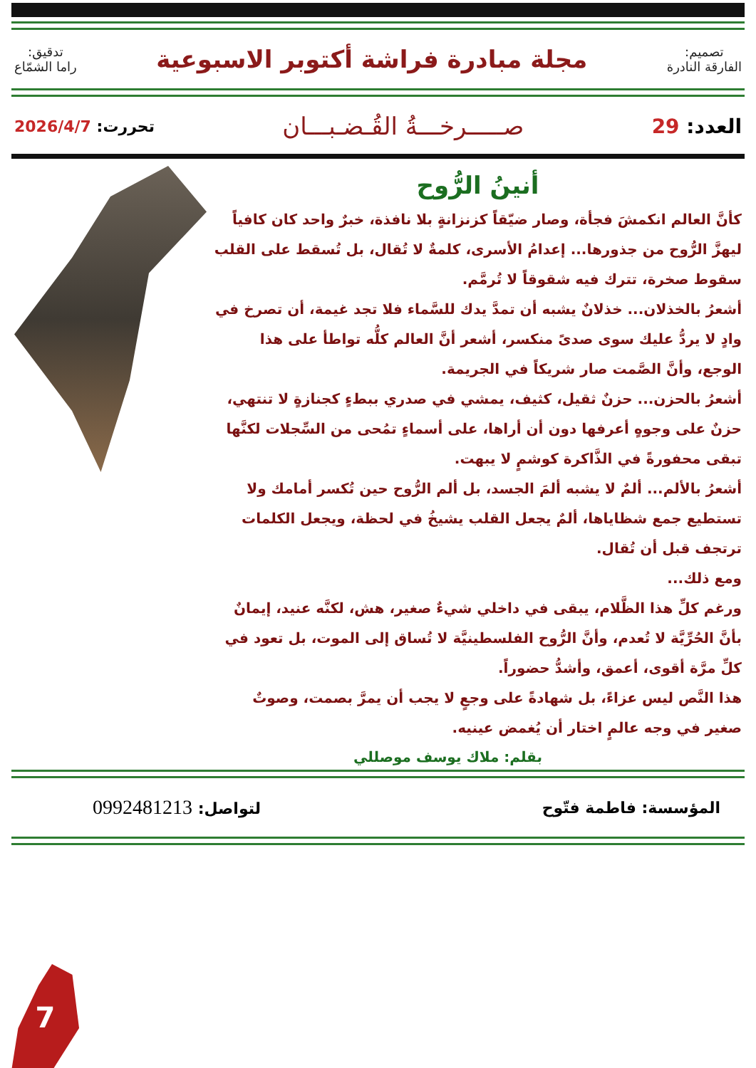تصميم:
الفارقة النادرة
مجلة مبادرة فراشة أكتوبر الاسبوعية
تدقيق:
راما الشمّاع
العدد: 29
صـــــرخـــةُ القُـضـبـــان
تحررت: 2026/4/7
أنينُ الرُّوح
كأنَّ العالم انكمشَ فجأة، وصار ضيّقاً كزنزانةٍ بلا نافذة، خبرٌ واحد كان كافياً ليهزَّ الرُّوح من جذورها... إعدامُ الأسرى، كلمةٌ لا تُقال، بل تُسقط على القلب سقوط صخرة، تترك فيه شقوقاً لا تُرمَّم.
أشعرُ بالخذلان... خذلانٌ يشبه أن تمدَّ يدك للسَّماء فلا تجد غيمة، أن تصرخ في وادٍ لا يردُّ عليك سوى صدىً منكسر، أشعر أنَّ العالم كلُّه تواطأ على هذا الوجع، وأنَّ الصَّمت صار شريكاً في الجريمة.
أشعرُ بالحزن... حزنٌ ثقيل، كثيف، يمشي في صدري ببطءٍ كجنازةٍ لا تنتهي، حزنٌ على وجوهٍ أعرفها دون أن أراها، على أسماءٍ تمُحى من السِّجلات لكنَّها تبقى محفورةً في الذَّاكرة كوشمٍ لا يبهت.
أشعرُ بالألم... ألمٌ لا يشبه ألمَ الجسد، بل ألم الرُّوح حين تُكسر أمامك ولا تستطيع جمع شظاياها، ألمٌ يجعل القلب يشيخُ في لحظة، ويجعل الكلمات ترتجف قبل أن تُقال.
ومع ذلك...
ورغم كلِّ هذا الظَّلام، يبقى في داخلي شيءٌ صغير، هش، لكنَّه عنيد، إيمانٌ بأنَّ الحُرِّيَّة لا تُعدم، وأنَّ الرُّوح الفلسطينيَّة لا تُساق إلى الموت، بل تعود في كلِّ مرَّة أقوى، أعمق، وأشدُّ حضوراً.
هذا النَّص ليس عزاءً، بل شهادةً على وجعٍ لا يجب أن يمرَّ بصمت، وصوتٌ صغير في وجه عالمٍ اختار أن يُغمض عينيه.
بقلم: ملاك يوسف موصللي
المؤسسة: فاطمة فتّوح لتواصل: 0992481213
7